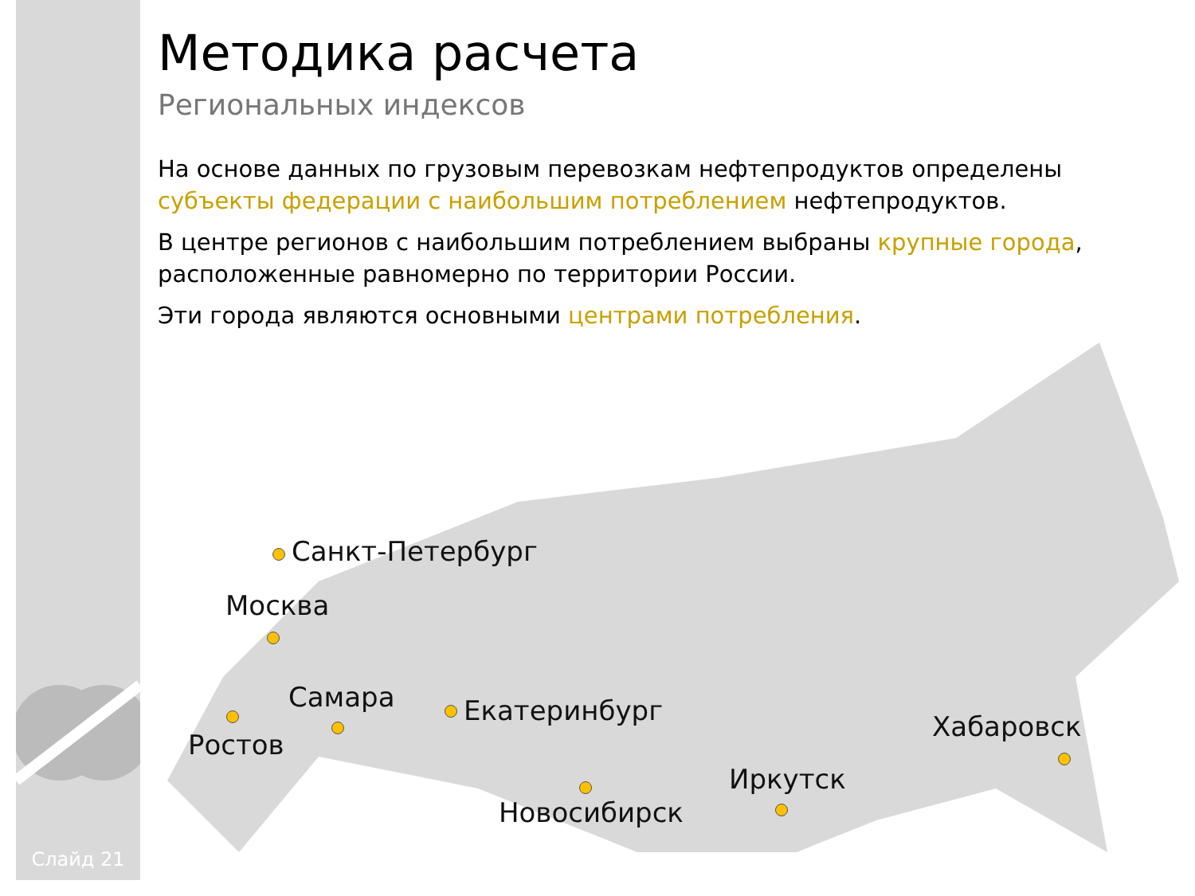Методика расчета
Региональных индексов
На основе данных по грузовым перевозкам нефтепродуктов определены субъекты федерации с наибольшим потреблением нефтепродуктов.
В центре регионов с наибольшим потреблением выбраны крупные города, расположенные равномерно по территории России.
Эти города являются основными центрами потребления.
Санкт-Петербург
Москва
Ростов
Самара Екатеринбург
Новосибирск
Иркутск
Хабаровск
Слайд 21